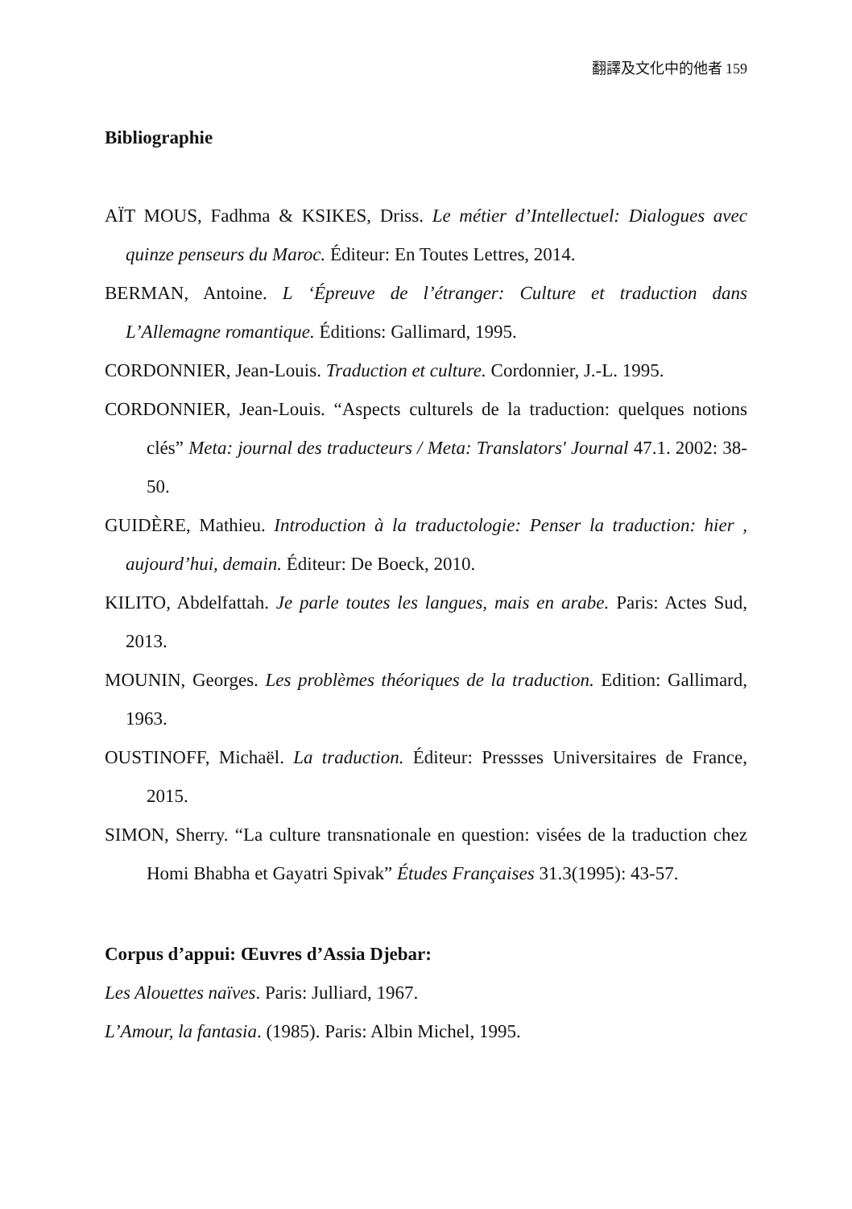翻譯及文化中的他者 159
Bibliographie
AÏT MOUS, Fadhma & KSIKES, Driss. Le métier d’Intellectuel: Dialogues avec quinze penseurs du Maroc. Éditeur: En Toutes Lettres, 2014.
BERMAN, Antoine. L ‘Épreuve de l’étranger: Culture et traduction dans L’Allemagne romantique. Éditions: Gallimard, 1995.
CORDONNIER, Jean-Louis. Traduction et culture. Cordonnier, J.-L. 1995.
CORDONNIER, Jean-Louis. “Aspects culturels de la traduction: quelques notions clés” Meta: journal des traducteurs / Meta: Translators' Journal 47.1. 2002: 38-50.
GUIDÈRE, Mathieu. Introduction à la traductologie: Penser la traduction: hier , aujourd’hui, demain. Éditeur: De Boeck, 2010.
KILITO, Abdelfattah. Je parle toutes les langues, mais en arabe. Paris: Actes Sud, 2013.
MOUNIN, Georges. Les problèmes théoriques de la traduction. Edition: Gallimard, 1963.
OUSTINOFF, Michaël. La traduction. Éditeur: Pressses Universitaires de France, 2015.
SIMON, Sherry. “La culture transnationale en question: visées de la traduction chez Homi Bhabha et Gayatri Spivak” Études Françaises 31.3(1995): 43-57.
Corpus d’appui: Œuvres d’Assia Djebar:
Les Alouettes naïves. Paris: Julliard, 1967.
L’Amour, la fantasia. (1985). Paris: Albin Michel, 1995.